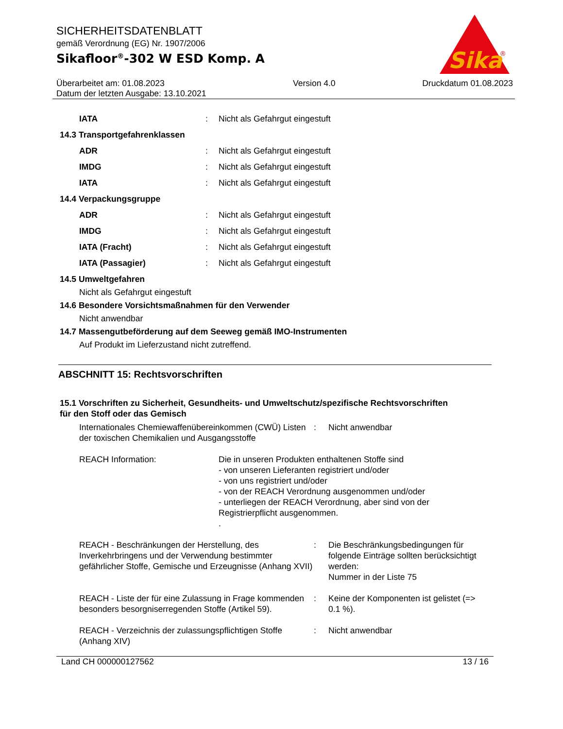Sika
®
SICHERHEITSDATENBLATT
gemäß Verordnung (EG) Nr. 1907/2006
Sikafloor<sup>®</sup>-302 W ESD Komp. A
Überarbeitet am: 01.08.2023
Datum der letzten Ausgabe: 13.10.2021
Version 4.0 Druckdatum 01.08.2023
IATA: Nicht als Gefahrgut eingestuft
14.3 Transportgefahrenklassen
ADR: Nicht als Gefahrgut eingestuft
IMDG: Nicht als Gefahrgut eingestuft
IATA: Nicht als Gefahrgut eingestuft
14.4 Verpackungsgruppe
ADR: Nicht als Gefahrgut eingestuft
IMDG: Nicht als Gefahrgut eingestuft
IATA (Fracht): Nicht als Gefahrgut eingestuft
IATA (Passagier): Nicht als Gefahrgut eingestuft
14.5 Umweltgefahren
Nicht als Gefahrgut eingestuft
14.6 Besondere Vorsichtsmaßnahmen für den Verwender
Nicht anwendbar
14.7 Massengutbeförderung auf dem Seeweg gemäß IMO-Instrumenten
Auf Produkt im Lieferzustand nicht zutreffend.
ABSCHNITT 15: Rechtsvorschriften
15.1 Vorschriften zu Sicherheit, Gesundheits- und Umweltschutz/spezifische Rechtsvorschriften
für den Stoff oder das Gemisch
Internationales Chemiewaffenübereinkommen (CWÜ) Listen der toxischen Chemikalien und Ausgangsstoffe: Nicht anwendbar
REACH Information: Die in unseren Produkten enthaltenen Stoffe sind
- von unseren Lieferanten registriert und/oder
- von uns registriert und/oder
- von der REACH Verordnung ausgenommen und/oder
- unterliegen der REACH Verordnung, aber sind von der Registrierpflicht ausgenommen.
.
REACH - Beschränkungen der Herstellung, des Inverkehrbringens und der Verwendung bestimmter gefährlicher Stoffe, Gemische und Erzeugnisse (Anhang XVII): Die Beschränkungsbedingungen für folgende Einträge sollten berücksichtigt werden:
Nummer in der Liste 75
REACH - Liste der für eine Zulassung in Frage kommenden besonders besorgniserregenden Stoffe (Artikel 59).: Keine der Komponenten ist gelistet (=> 0.1 %).
REACH - Verzeichnis der zulassungspflichtigen Stoffe (Anhang XIV): Nicht anwendbar
Land CH 000000127562 13 / 16